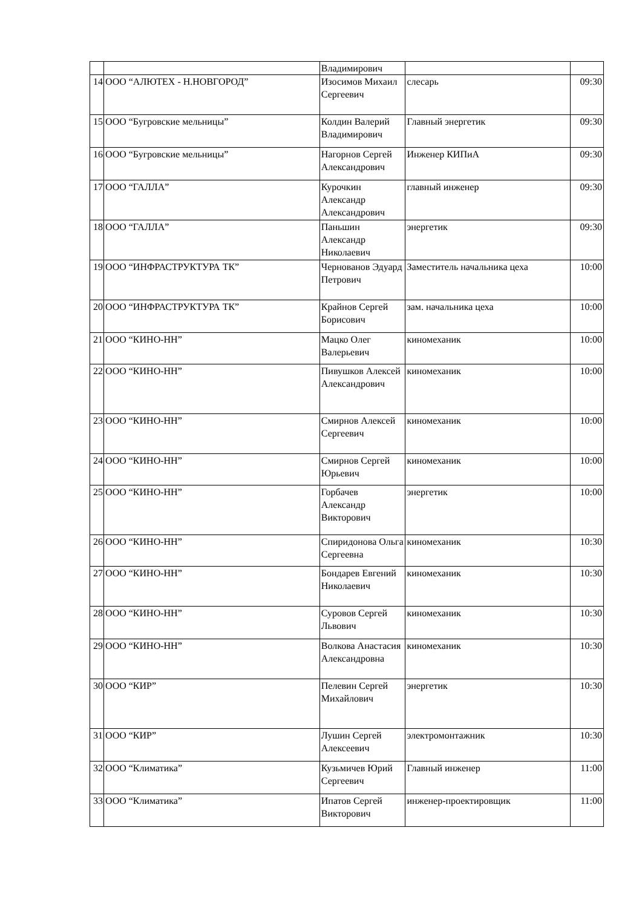| | | Владимирович | | |
| 14 | ООО “АЛЮТЕХ - Н.НОВГОРОД” | Изосимов Михаил Сергеевич | слесарь | 09:30 |
| 15 | ООО “Бугровские мельницы” | Колдин Валерий Владимирович | Главный энергетик | 09:30 |
| 16 | ООО “Бугровские мельницы” | Нагорнов Сергей Александрович | Инженер КИПиА | 09:30 |
| 17 | ООО “ГАЛЛА” | Курочкин Александр Александрович | главный инженер | 09:30 |
| 18 | ООО “ГАЛЛА” | Паньшин Александр Николаевич | энергетик | 09:30 |
| 19 | ООО “ИНФРАСТРУКТУРА ТК” | Чернованов Эдуард Петрович | Заместитель начальника цеха | 10:00 |
| 20 | ООО “ИНФРАСТРУКТУРА ТК” | Крайнов Сергей Борисович | зам. начальника цеха | 10:00 |
| 21 | ООО “КИНО-НН” | Мацко Олег Валерьевич | киномеханик | 10:00 |
| 22 | ООО “КИНО-НН” | Пивушков Алексей Александрович | киномеханик | 10:00 |
| 23 | ООО “КИНО-НН” | Смирнов Алексей Сергеевич | киномеханик | 10:00 |
| 24 | ООО “КИНО-НН” | Смирнов Сергей Юрьевич | киномеханик | 10:00 |
| 25 | ООО “КИНО-НН” | Горбачев Александр Викторович | энергетик | 10:00 |
| 26 | ООО “КИНО-НН” | Спиридонова Ольга Сергеевна | киномеханик | 10:30 |
| 27 | ООО “КИНО-НН” | Бондарев Евгений Николаевич | киномеханик | 10:30 |
| 28 | ООО “КИНО-НН” | Суровов Сергей Львович | киномеханик | 10:30 |
| 29 | ООО “КИНО-НН” | Волкова Анастасия Александровна | киномеханик | 10:30 |
| 30 | ООО “КИР” | Пелевин Сергей Михайлович | энергетик | 10:30 |
| 31 | ООО “КИР” | Лушин Сергей Алексеевич | электромонтажник | 10:30 |
| 32 | ООО “Климатика” | Кузьмичев Юрий Сергеевич | Главный инженер | 11:00 |
| 33 | ООО “Климатика” | Ипатов Сергей Викторович | инженер-проектировщик | 11:00 |